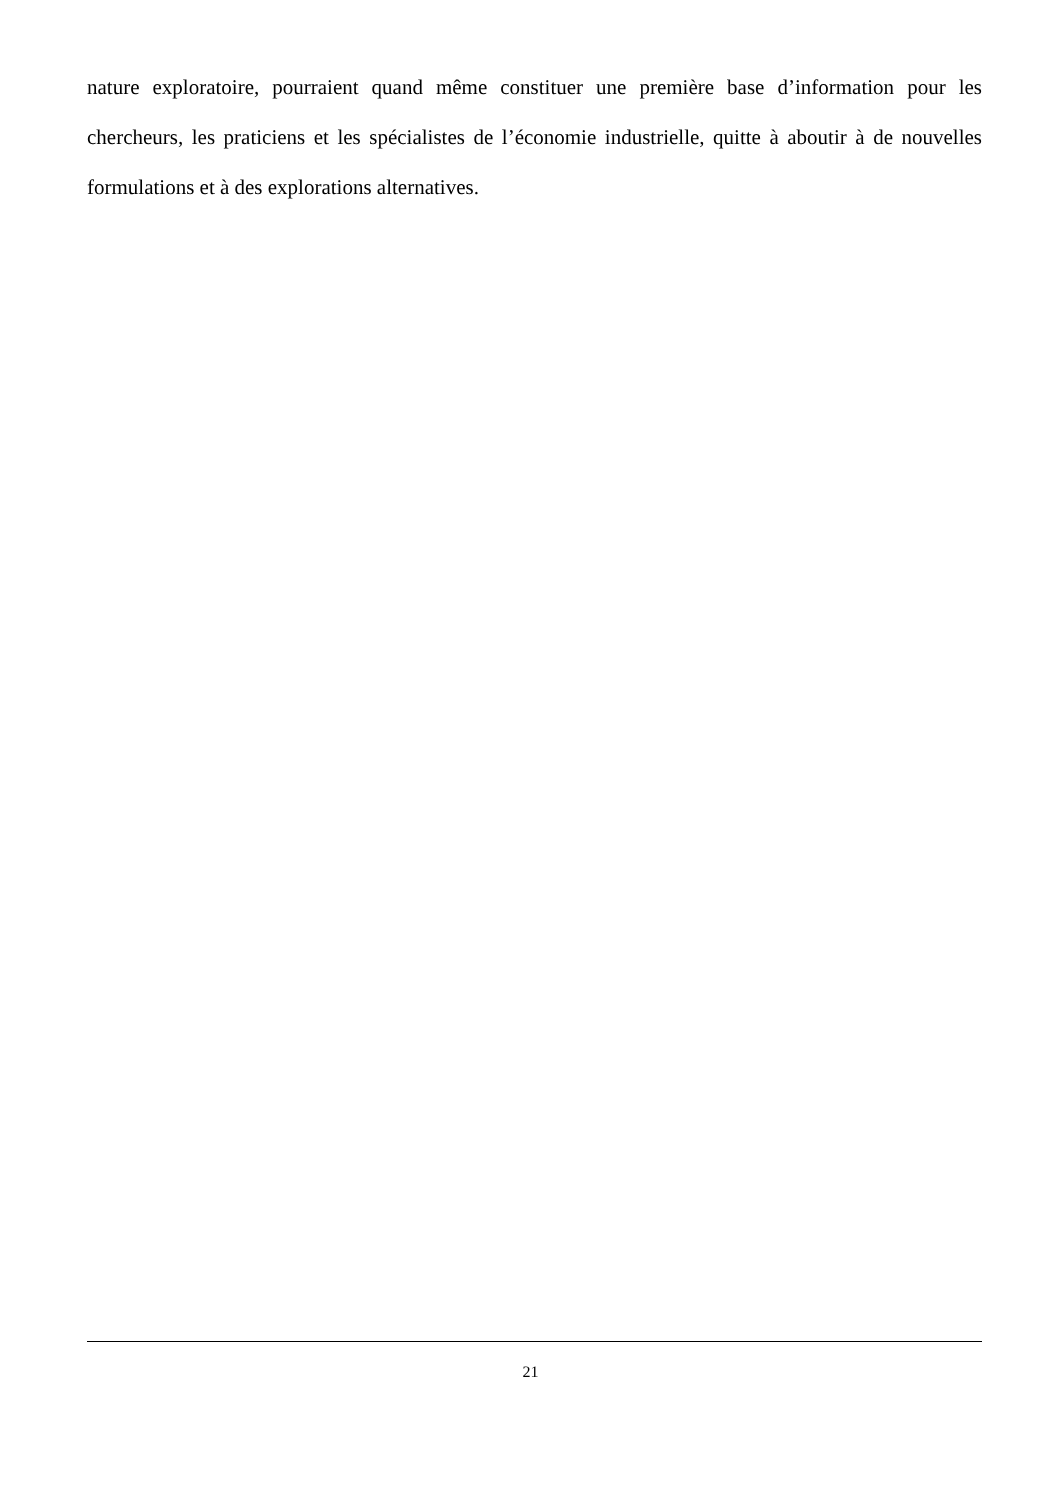nature exploratoire, pourraient quand même constituer une première base d’information pour les chercheurs, les praticiens et les spécialistes de l’économie industrielle, quitte à aboutir à de nouvelles formulations et à des explorations alternatives.
21